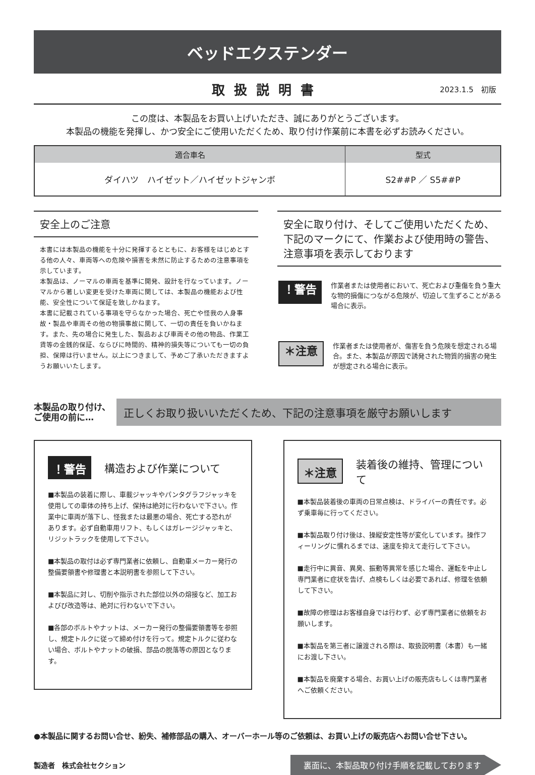ベッドエクステンダー
取扱説明書
2023.1.5　初版
この度は、本製品をお買い上げいただき、誠にありがとうございます。
本製品の機能を発揮し、かつ安全にご使用いただくため、取り付け作業前に本書を必ずお読みください。
| 適合車名 | 型式 |
| --- | --- |
| ダイハツ ハイゼット／ハイゼットジャンボ | S2##P ／ S5##P |
安全上のご注意
本書には本製品の機能を十分に発揮するとともに、お客様をはじめとする他の人々、車両等への危険や損害を未然に防止するための注意事項を示しています。
本製品は、ノーマルの車両を基準に開発、設計を行なっています。ノーマルから著しい変更を受けた車両に関しては、本製品の機能および性能、安全性について保証を致しかねます。
本書に記載されている事項を守らなかった場合、死亡や怪我の人身事故・製品や車両その他の物損事故に関して、一切の責任を負いかねます。また、先の場合に発生した、製品および車両その他の物品、作業工賃等の金銭的保証、ならびに時間的、精神的損失等についても一切の負担、保障は行いません。以上につきまして、予めご了承いただきますようお願いいたします。
安全に取り付け、そしてご使用いただくため、
下記のマークにて、作業および使用時の警告、
注意事項を表示しております
！警告
作業者または使用者において、死亡および重傷を負う重大な物的損傷につながる危険が、切迫して生ずることがある場合に表示。
＊注意
作業者または使用者が、傷害を負う危険を想定される場合。また、本製品が原因で誘発された物質的損害の発生が想定される場合に表示。
本製品の取り付け、
ご使用の前に…
正しくお取り扱いいただくため、下記の注意事項を厳守お願いします
！警告 構造および作業について
■本製品の装着に際し、車載ジャッキやパンタグラフジャッキを使用しての車体の持ち上げ、保持は絶対に行わないで下さい。作業中に車両が落下し、怪我または最悪の場合、死亡する恐れがあります。必ず自動車用リフト、もしくはガレージジャッキと、リジットラックを使用して下さい。
■本製品の取付は必ず専門業者に依頼し、自動車メーカー発行の整備要領書や修理書と本説明書を参照して下さい。
■本製品に対し、切削や指示された部位以外の熔接など、加工およびび改造等は、絶対に行わないで下さい。
■各部のボルトやナットは、メーカー発行の整備要領書等を参照し、規定トルクに従って締め付けを行って。規定トルクに従わない場合、ボルトやナットの破損、部品の脱落等の原因となります。
＊注意 装着後の維持、管理について
■本製品装着後の車両の日常点検は、ドライバーの責任です。必ず乗車毎に行ってください。
■本製品取り付け後は、操縦安定性等が変化しています。操作フィーリングに慣れるまでは、速度を抑えて走行して下さい。
■走行中に異音、異臭、振動等異常を感じた場合、運転を中止し専門業者に症状を告げ、点検もしくは必要であれば、修理を依頼して下さい。
■故障の修理はお客様自身では行わず、必ず専門業者に依頼をお願いします。
■本製品を第三者に譲渡される際は、取扱説明書（本書）も一緒にお渡し下さい。
■本製品を廃棄する場合、お買い上げの販売店もしくは専門業者へご依頼ください。
●本製品に関するお問い合せ、紛失、補修部品の購入、オーバーホール等のご依頼は、お買い上げの販売店へお問い合せ下さい。
製造者　株式会社セクション
裏面に、本製品取り付け手順を記載しております